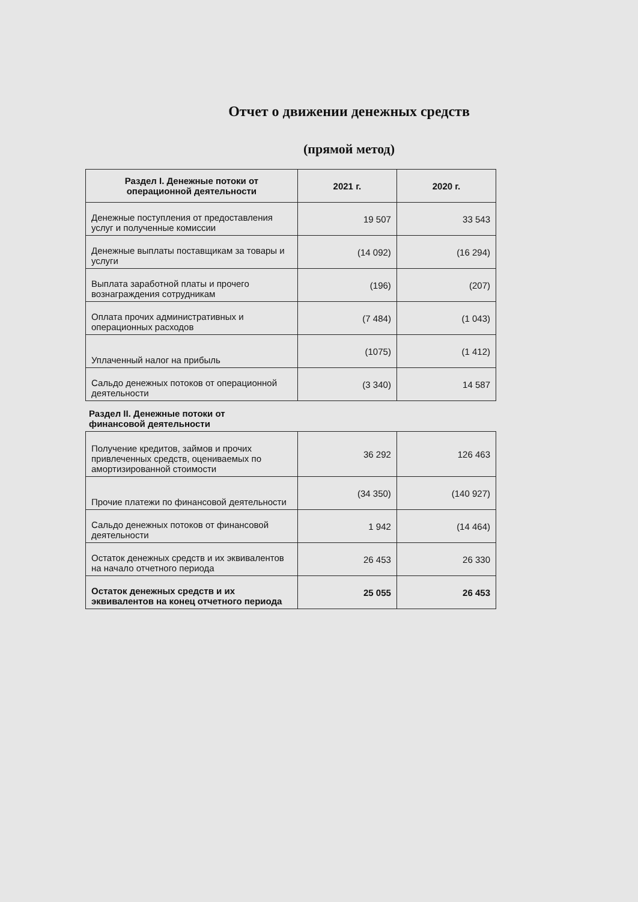Отчет о движении денежных средств
(прямой метод)
| Раздел I. Денежные потоки от операционной деятельности | 2021 г. | 2020 г. |
| --- | --- | --- |
| Денежные поступления от предоставления услуг и полученные комиссии | 19 507 | 33 543 |
| Денежные выплаты поставщикам за товары и услуги | (14 092) | (16 294) |
| Выплата заработной платы и прочего вознаграждения сотрудникам | (196) | (207) |
| Оплата прочих административных и операционных расходов | (7 484) | (1 043) |
| Уплаченный налог на прибыль | (1075) | (1 412) |
| Сальдо денежных потоков от операционной деятельности | (3 340) | 14 587 |
Раздел II. Денежные потоки от
финансовой деятельности
| Получение кредитов, займов и прочих привлеченных средств, оцениваемых по амортизированной стоимости | 36 292 | 126 463 |
| Прочие платежи по финансовой деятельности | (34 350) | (140 927) |
| Сальдо денежных потоков от финансовой деятельности | 1 942 | (14 464) |
| Остаток денежных средств и их эквивалентов на начало отчетного периода | 26 453 | 26 330 |
| Остаток денежных средств и их эквивалентов на конец отчетного периода | 25 055 | 26 453 |